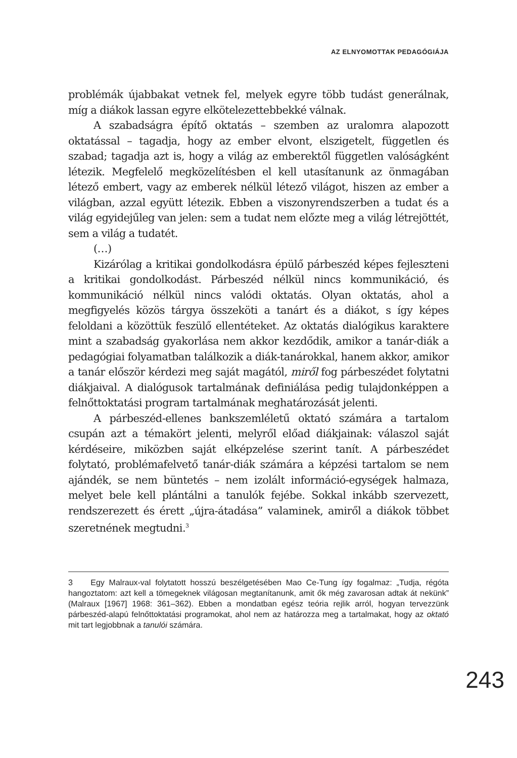AZ ELNYOMOTTAK PEDAGÓGIÁJA
problémák újabbakat vetnek fel, melyek egyre több tudást generálnak, míg a diákok lassan egyre elkötelezettebbekké válnak.
A szabadságra építő oktatás – szemben az uralomra alapozott oktatással – tagadja, hogy az ember elvont, elszigetelt, független és szabad; tagadja azt is, hogy a világ az emberektől független valóságként létezik. Megfelelő megközelítésben el kell utasítanunk az önmagában létező embert, vagy az emberek nélkül létező világot, hiszen az ember a világban, azzal együtt létezik. Ebben a viszonyrendszerben a tudat és a világ egyidejűleg van jelen: sem a tudat nem előzte meg a világ létrejöttét, sem a világ a tudatét.
(…)
Kizárólag a kritikai gondolkodásra épülő párbeszéd képes fejleszteni a kritikai gondolkodást. Párbeszéd nélkül nincs kommunikáció, és kommunikáció nélkül nincs valódi oktatás. Olyan oktatás, ahol a megfigyelés közös tárgya összeköti a tanárt és a diákot, s így képes feloldani a közöttük feszülő ellentéteket. Az oktatás dialógikus karaktere mint a szabadság gyakorlása nem akkor kezdődik, amikor a tanár-diák a pedagógiai folyamatban találkozik a diák-tanárokkal, hanem akkor, amikor a tanár először kérdezi meg saját magától, miről fog párbeszédet folytatni diákjaival. A dialógusok tartalmának definiálása pedig tulajdonképpen a felnőttoktatási program tartalmának meghatározását jelenti.
A párbeszéd-ellenes bankszemléletű oktató számára a tartalom csupán azt a témakört jelenti, melyről előad diákjainak: válaszol saját kérdéseire, miközben saját elképzelése szerint tanít. A párbeszédet folytató, problémafelvető tanár-diák számára a képzési tartalom se nem ajándék, se nem büntetés – nem izolált információ-egységek halmaza, melyet bele kell plántálni a tanulók fejébe. Sokkal inkább szervezett, rendszerezett és érett „újra-átadása” valaminek, amiről a diákok többet szeretnének megtudni.<sup>3</sup>
3 Egy Malraux-val folytatott hosszú beszélgetésében Mao Ce-Tung így fogalmaz: „Tudja, régóta hangoztatom: azt kell a tömegeknek világosan megtanítanunk, amit ők még zavarosan adtak át nekünk” (Malraux [1967] 1968: 361–362). Ebben a mondatban egész teória rejlik arról, hogyan tervezzünk párbeszéd-alapú felnőttoktatási programokat, ahol nem az határozza meg a tartalmakat, hogy az oktató mit tart legjobbnak a tanulói számára.
243